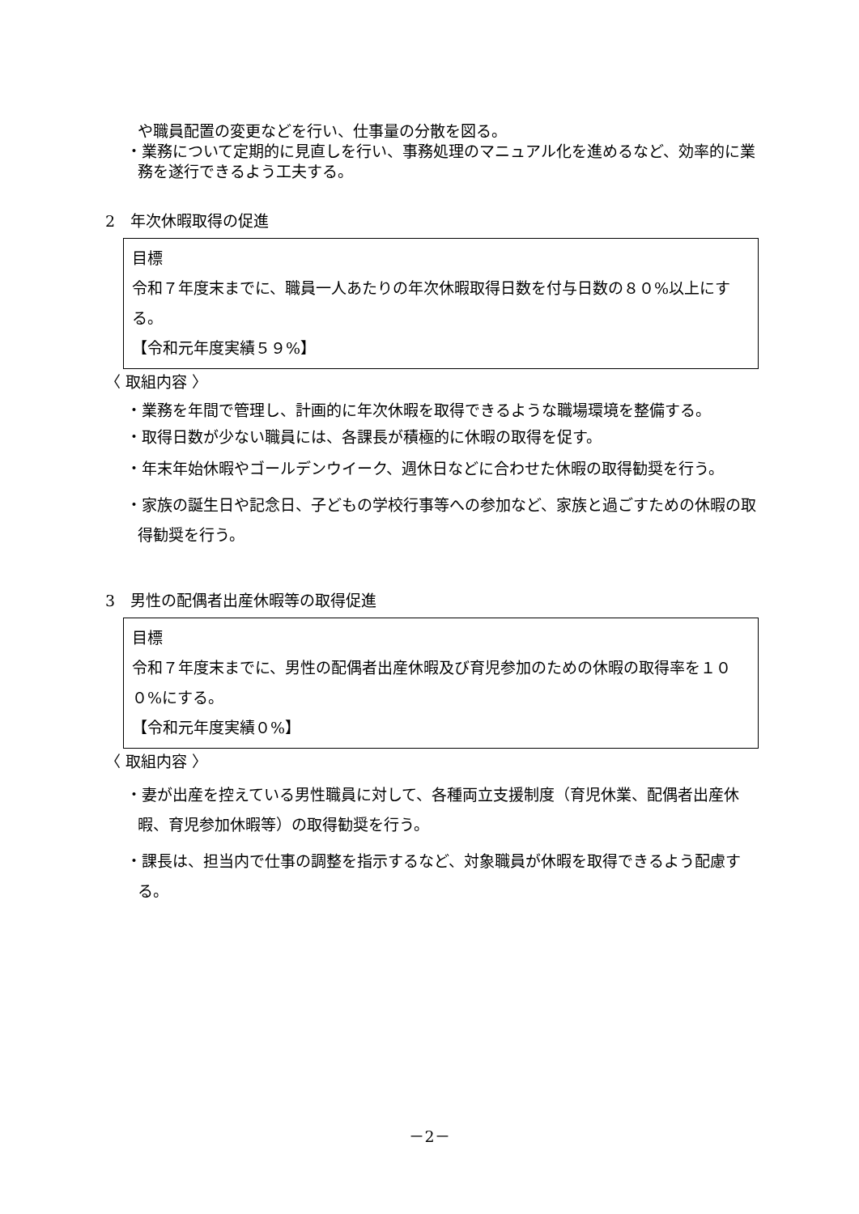や職員配置の変更などを行い、仕事量の分散を図る。
・業務について定期的に見直しを行い、事務処理のマニュアル化を進めるなど、効率的に業務を遂行できるよう工夫する。
2　年次休暇取得の促進
目標
令和７年度末までに、職員一人あたりの年次休暇取得日数を付与日数の８０%以上にする。
【令和元年度実績５９%】
〈 取組内容 〉
・業務を年間で管理し、計画的に年次休暇を取得できるような職場環境を整備する。
・取得日数が少ない職員には、各課長が積極的に休暇の取得を促す。
・年末年始休暇やゴールデンウイーク、週休日などに合わせた休暇の取得勧奨を行う。
・家族の誕生日や記念日、子どもの学校行事等への参加など、家族と過ごすための休暇の取得勧奨を行う。
3　男性の配偶者出産休暇等の取得促進
目標
令和７年度末までに、男性の配偶者出産休暇及び育児参加のための休暇の取得率を１００%にする。
【令和元年度実績０%】
〈 取組内容 〉
・妻が出産を控えている男性職員に対して、各種両立支援制度（育児休業、配偶者出産休暇、育児参加休暇等）の取得勧奨を行う。
・課長は、担当内で仕事の調整を指示するなど、対象職員が休暇を取得できるよう配慮する。
－2－